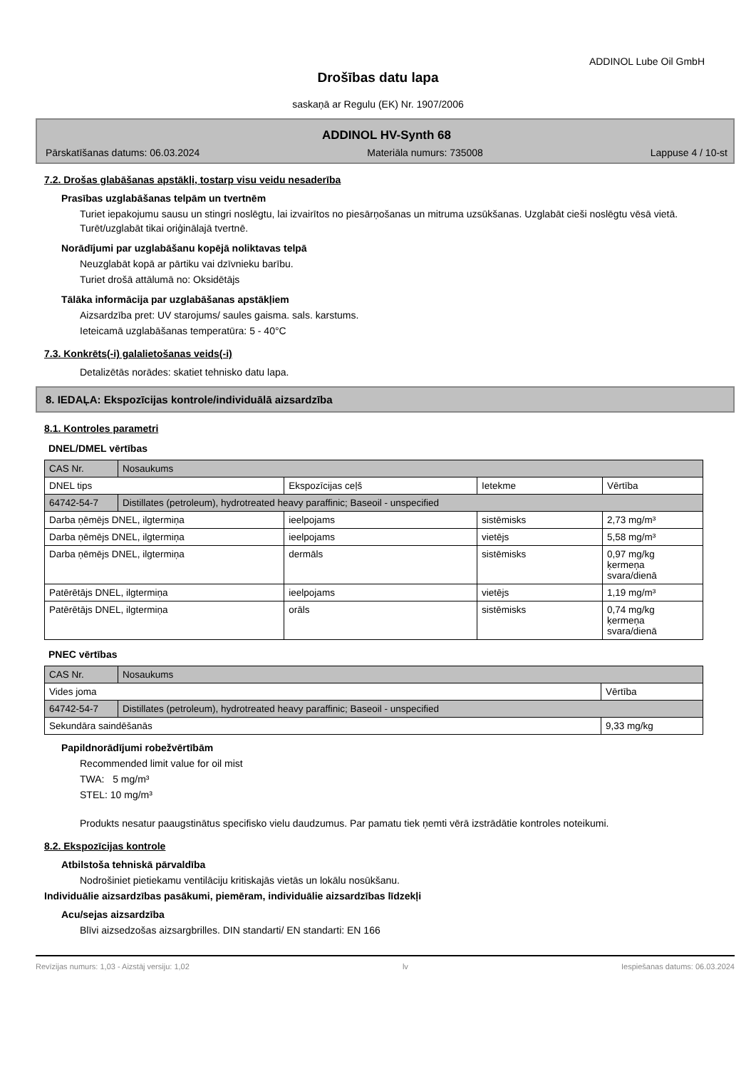ADDINOL Lube Oil GmbH
Drošības datu lapa
saskaņā ar Regulu (EK) Nr. 1907/2006
ADDINOL HV-Synth 68
Pārskatīšanas datums: 06.03.2024 Materiāla numurs: 735008 Lappuse 4 / 10-st
7.2. Drošas glabāšanas apstākļi, tostarp visu veidu nesaderība
Prasības uzglabāšanas telpām un tvertnēm
Turiet iepakojumu sausu un stingri noslēgtu, lai izvairītos no piesārņošanas un mitruma uzsūkšanas. Uzglabāt cieši noslēgtu vēsā vietā. Turēt/uzglabāt tikai oriģinālajā tvertnē.
Norādījumi par uzglabāšanu kopējā noliktavas telpā
Neuzglabāt kopā ar pārtiku vai dzīvnieku barību.
Turiet drošā attālumā no: Oksidētājs
Tālāka informācija par uzglabāšanas apstākļiem
Aizsardzība pret: UV starojums/ saules gaisma. sals. karstums.
Ieteicamā uzglabāšanas temperatūra: 5 - 40°C
7.3. Konkrēts(-i) galalietošanas veids(-i)
Detalizētās norādes: skatiet tehnisko datu lapa.
8. IEDAĻA: Ekspozīcijas kontrole/individuālā aizsardzība
8.1. Kontroles parametri
DNEL/DMEL vērtības
| CAS Nr. | Nosaukums | | | |
| DNEL tips | | Ekspozīcijas ceļš | Ietekme | Vērtība |
| 64742-54-7 | Distillates (petroleum), hydrotreated heavy paraffinic; Baseoil - unspecified | | | |
| Darba ņēmējs DNEL, ilgtermiņa | | ieelpojams | sistēmisks | 2,73 mg/m³ |
| Darba ņēmējs DNEL, ilgtermiņa | | ieelpojams | vietējs | 5,58 mg/m³ |
| Darba ņēmējs DNEL, ilgtermiņa | | dermāls | sistēmisks | 0,97 mg/kg ķermeņa svara/dienā |
| Patērētājs DNEL, ilgtermiņa | | ieelpojams | vietējs | 1,19 mg/m³ |
| Patērētājs DNEL, ilgtermiņa | | orāls | sistēmisks | 0,74 mg/kg ķermeņa svara/dienā |
PNEC vērtības
| CAS Nr. | Nosaukums | |
| Vides joma | | Vērtība |
| 64742-54-7 | Distillates (petroleum), hydrotreated heavy paraffinic; Baseoil - unspecified | |
| Sekundāra saindēšanās | | 9,33 mg/kg |
Papildnorādījumi robežvērtībām
Recommended limit value for oil mist
TWA: 5 mg/m³
STEL: 10 mg/m³
Produkts nesatur paaugstinātus specifisko vielu daudzumus. Par pamatu tiek ņemti vērā izstrādātie kontroles noteikumi.
8.2. Ekspozīcijas kontrole
Atbilstoša tehniskā pārvaldība
Nodrošiniet pietiekamu ventilāciju kritiskajās vietās un lokālu nosūkšanu.
Individuālie aizsardzības pasākumi, piemēram, individuālie aizsardzības līdzekļi
Acu/sejas aizsardzība
Blīvi aizsedzošas aizsargbrilles. DIN standarti/ EN standarti: EN 166
Revīzijas numurs: 1,03 - Aizstāj versiju: 1,02 lv Iespiešanas datums: 06.03.2024